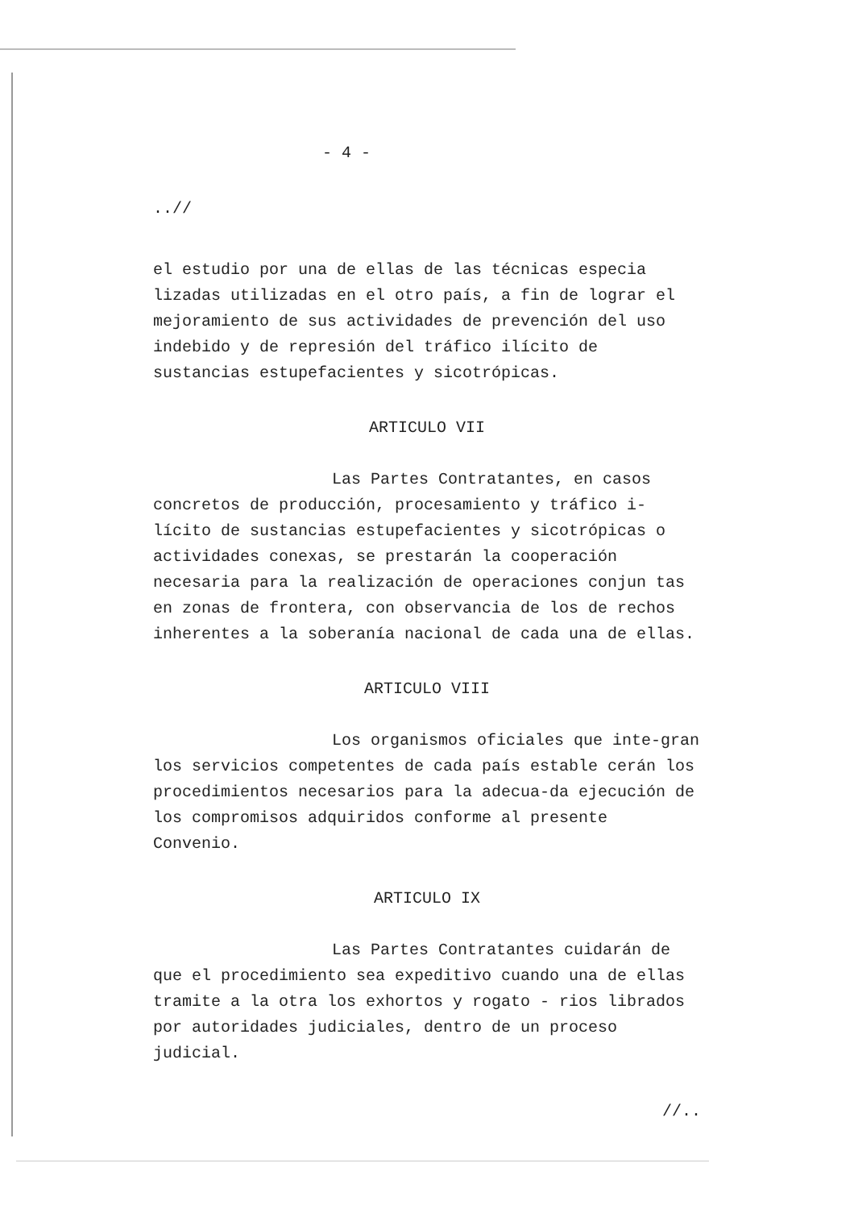- 4 -
..//
el estudio por una de ellas de las técnicas especia lizadas utilizadas en el otro país, a fin de lograr el mejoramiento de sus actividades de prevención del uso indebido y de represión del tráfico ilícito de sustancias estupefacientes y sicotrópicas.
ARTICULO VII
Las Partes Contratantes, en casos concretos de producción, procesamiento y tráfico i-lícito de sustancias estupefacientes y sicotrópicas o actividades conexas, se prestarán la cooperación necesaria para la realización de operaciones conjun tas en zonas de frontera, con observancia de los de rechos inherentes a la soberanía nacional de cada una de ellas.
ARTICULO VIII
Los organismos oficiales que inte-gran los servicios competentes de cada país estable cerán los procedimientos necesarios para la adecua-da ejecución de los compromisos adquiridos conforme al presente Convenio.
ARTICULO IX
Las Partes Contratantes cuidarán de que el procedimiento sea expeditivo cuando una de ellas tramite a la otra los exhortos y rogato - rios librados por autoridades judiciales, dentro de un proceso judicial.
//..